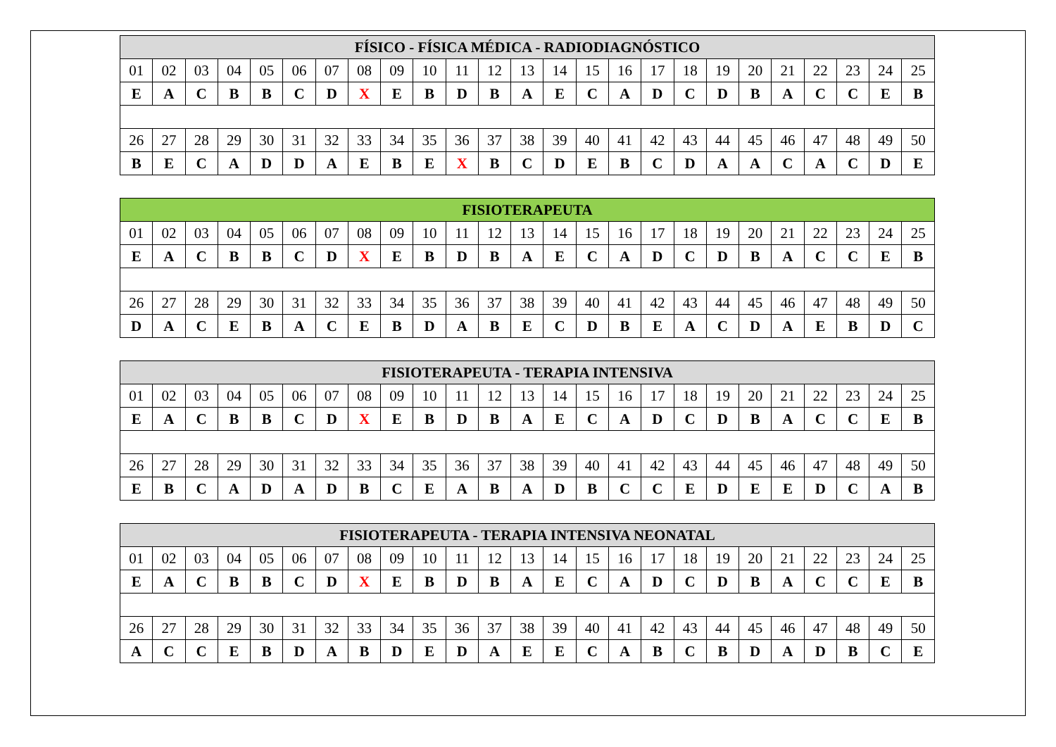| FÍSICO - FÍSICA MÉDICA - RADIODIAGNÓSTICO | | | | | | | | | | | | | | | | | | | | | | | | |
| --- | --- | --- | --- | --- | --- | --- | --- | --- | --- | --- | --- | --- | --- | --- | --- | --- | --- | --- | --- | --- | --- | --- | --- | --- |
| 01 | 02 | 03 | 04 | 05 | 06 | 07 | 08 | 09 | 10 | 11 | 12 | 13 | 14 | 15 | 16 | 17 | 18 | 19 | 20 | 21 | 22 | 23 | 24 | 25 |
| E | A | C | B | B | C | D | X | E | B | D | B | A | E | C | A | D | C | D | B | A | C | C | E | B |
| 26 | 27 | 28 | 29 | 30 | 31 | 32 | 33 | 34 | 35 | 36 | 37 | 38 | 39 | 40 | 41 | 42 | 43 | 44 | 45 | 46 | 47 | 48 | 49 | 50 |
| B | E | C | A | D | D | A | E | B | E | X | B | C | D | E | B | C | D | A | A | C | A | C | D | E |
| FISIOTERAPEUTA | | | | | | | | | | | | | | | | | | | | | | | | |
| --- | --- | --- | --- | --- | --- | --- | --- | --- | --- | --- | --- | --- | --- | --- | --- | --- | --- | --- | --- | --- | --- | --- | --- | --- |
| 01 | 02 | 03 | 04 | 05 | 06 | 07 | 08 | 09 | 10 | 11 | 12 | 13 | 14 | 15 | 16 | 17 | 18 | 19 | 20 | 21 | 22 | 23 | 24 | 25 |
| E | A | C | B | B | C | D | X | E | B | D | B | A | E | C | A | D | C | D | B | A | C | C | E | B |
| 26 | 27 | 28 | 29 | 30 | 31 | 32 | 33 | 34 | 35 | 36 | 37 | 38 | 39 | 40 | 41 | 42 | 43 | 44 | 45 | 46 | 47 | 48 | 49 | 50 |
| D | A | C | E | B | A | C | E | B | D | A | B | E | C | D | B | E | A | C | D | A | E | B | D | C |
| FISIOTERAPEUTA - TERAPIA INTENSIVA | | | | | | | | | | | | | | | | | | | | | | | | |
| --- | --- | --- | --- | --- | --- | --- | --- | --- | --- | --- | --- | --- | --- | --- | --- | --- | --- | --- | --- | --- | --- | --- | --- | --- |
| 01 | 02 | 03 | 04 | 05 | 06 | 07 | 08 | 09 | 10 | 11 | 12 | 13 | 14 | 15 | 16 | 17 | 18 | 19 | 20 | 21 | 22 | 23 | 24 | 25 |
| E | A | C | B | B | C | D | X | E | B | D | B | A | E | C | A | D | C | D | B | A | C | C | E | B |
| 26 | 27 | 28 | 29 | 30 | 31 | 32 | 33 | 34 | 35 | 36 | 37 | 38 | 39 | 40 | 41 | 42 | 43 | 44 | 45 | 46 | 47 | 48 | 49 | 50 |
| E | B | C | A | D | A | D | B | C | E | A | B | A | D | B | C | C | E | D | E | E | D | C | A | B |
| FISIOTERAPEUTA - TERAPIA INTENSIVA NEONATAL | | | | | | | | | | | | | | | | | | | | | | | | |
| --- | --- | --- | --- | --- | --- | --- | --- | --- | --- | --- | --- | --- | --- | --- | --- | --- | --- | --- | --- | --- | --- | --- | --- | --- |
| 01 | 02 | 03 | 04 | 05 | 06 | 07 | 08 | 09 | 10 | 11 | 12 | 13 | 14 | 15 | 16 | 17 | 18 | 19 | 20 | 21 | 22 | 23 | 24 | 25 |
| E | A | C | B | B | C | D | X | E | B | D | B | A | E | C | A | D | C | D | B | A | C | C | E | B |
| 26 | 27 | 28 | 29 | 30 | 31 | 32 | 33 | 34 | 35 | 36 | 37 | 38 | 39 | 40 | 41 | 42 | 43 | 44 | 45 | 46 | 47 | 48 | 49 | 50 |
| A | C | C | E | B | D | A | B | D | E | D | A | E | E | C | A | B | C | B | D | A | D | B | C | E |